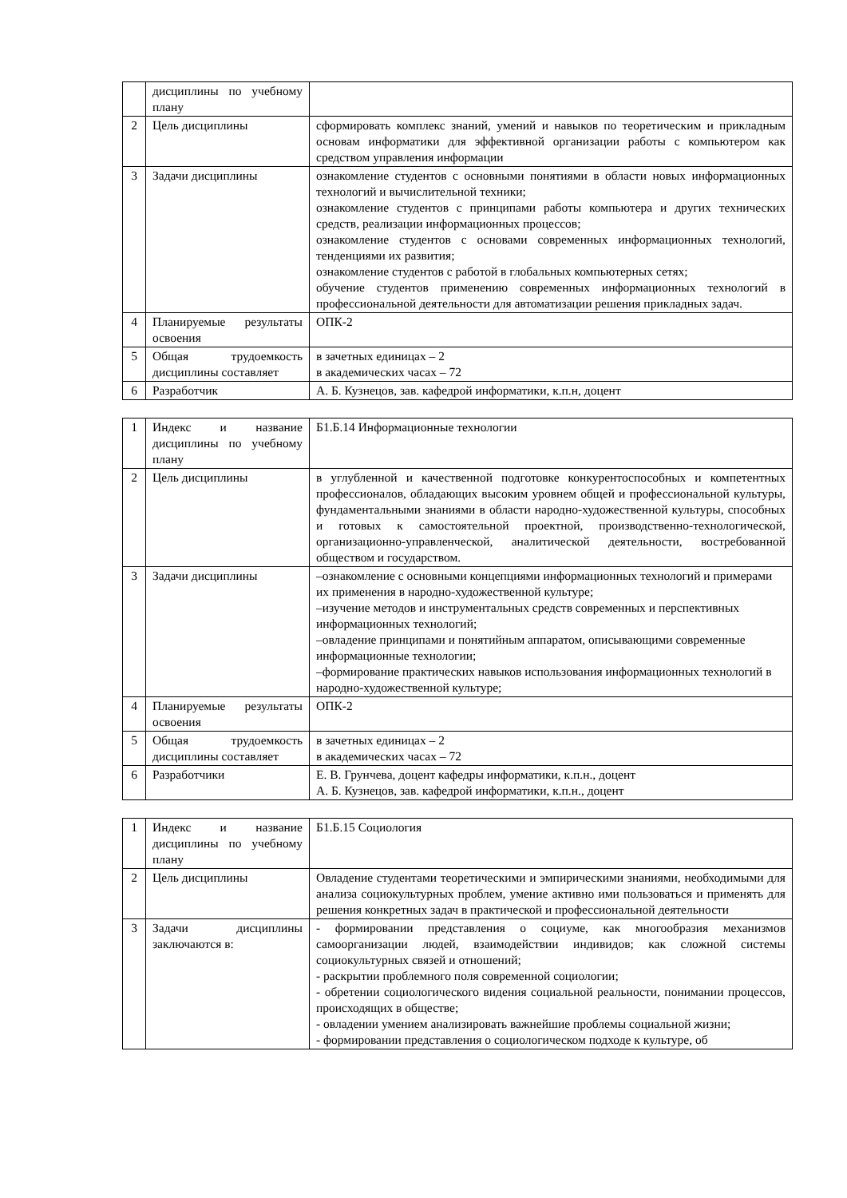| | дисциплины по учебному плану | |
| 2 | Цель дисциплины | сформировать комплекс знаний, умений и навыков по теоретическим и прикладным основам информатики для эффективной организации работы с компьютером как средством управления информации |
| 3 | Задачи дисциплины | ознакомление студентов с основными понятиями в области новых информационных технологий и вычислительной техники; ознакомление студентов с принципами работы компьютера и других технических средств, реализации информационных процессов; ознакомление студентов с основами современных информационных технологий, тенденциями их развития; ознакомление студентов с работой в глобальных компьютерных сетях; обучение студентов применению современных информационных технологий в профессиональной деятельности для автоматизации решения прикладных задач. |
| 4 | Планируемые результаты освоения | ОПК-2 |
| 5 | Общая трудоемкость дисциплины составляет | в зачетных единицах – 2 в академических часах – 72 |
| 6 | Разработчик | А. Б. Кузнецов, зав. кафедрой информатики, к.п.н, доцент |
| 1 | Индекс и название дисциплины по учебному плану | Б1.Б.14 Информационные технологии |
| 2 | Цель дисциплины | в углубленной и качественной подготовке конкурентоспособных и компетентных профессионалов, обладающих высоким уровнем общей и профессиональной культуры, фундаментальными знаниями в области народно-художественной культуры, способных и готовых к самостоятельной проектной, производственно-технологической, организационно-управленческой, аналитической деятельности, востребованной обществом и государством. |
| 3 | Задачи дисциплины | –ознакомление с основными концепциями информационных технологий и примерами их применения в народно-художественной культуре; –изучение методов и инструментальных средств современных и перспективных информационных технологий; –овладение принципами и понятийным аппаратом, описывающими современные информационные технологии; –формирование практических навыков использования информационных технологий в народно-художественной культуре; |
| 4 | Планируемые результаты освоения | ОПК-2 |
| 5 | Общая трудоемкость дисциплины составляет | в зачетных единицах – 2 в академических часах – 72 |
| 6 | Разработчики | Е. В. Грунчева, доцент кафедры информатики, к.п.н., доцент А. Б. Кузнецов, зав. кафедрой информатики, к.п.н., доцент |
| 1 | Индекс и название дисциплины по учебному плану | Б1.Б.15 Социология |
| 2 | Цель дисциплины | Овладение студентами теоретическими и эмпирическими знаниями, необходимыми для анализа социокультурных проблем, умение активно ими пользоваться и применять для решения конкретных задач в практической и профессиональной деятельности |
| 3 | Задачи дисциплины заключаются в: | - формировании представления о социуме, как многообразия механизмов самоорганизации людей, взаимодействии индивидов; как сложной системы социокультурных связей и отношений; - раскрытии проблемного поля современной социологии; - обретении социологического видения социальной реальности, понимании процессов, происходящих в обществе; - овладении умением анализировать важнейшие проблемы социальной жизни; - формировании представления о социологическом подходе к культуре, об |